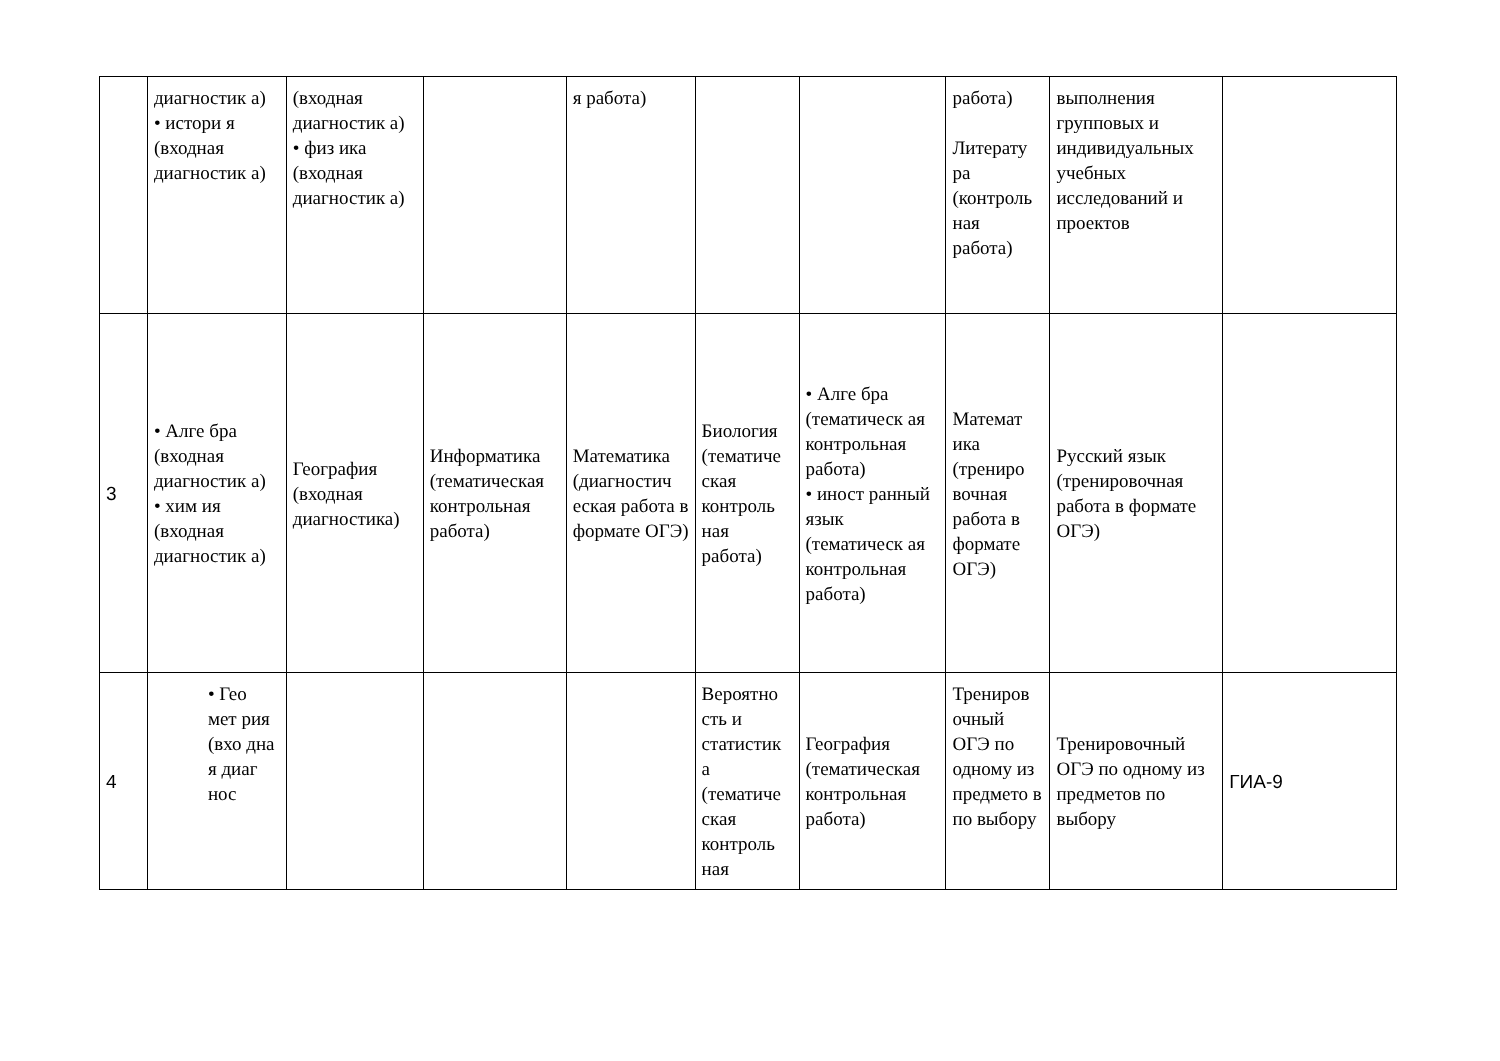| | диагностик а) • истори я (входная диагностик а) | (входная диагностик а) • физ ика (входная диагностик а) | | я работа) | | | работа) Литерату ра (контроль ная работа) | выполнения групповых и индивидуальных учебных исследований и проектов | |
| 3 | • Алге бра (входная диагностик а) • хим ия (входная диагностик а) | География (входная диагностика) | Информатика (тематическая контрольная работа) | Математика (диагностич еская работа в формате ОГЭ) | Биология (тематиче ская контроль ная работа) | • Алге бра (тематическ ая контрольная работа) • иност ранный язык (тематическ ая контрольная работа) | Математ ика (трениро вочная работа в формате ОГЭ) | Русский язык (тренировочная работа в формате ОГЭ) | |
| 4 | • Гео мет рия (вхо дна я диаг нос | | | | Вероятно сть и статистик а (тематиче ская контроль ная | География (тематическая контрольная работа) | Трениров очный ОГЭ по одному из предмето в по выбору | Тренировочный ОГЭ по одному из предметов по выбору | ГИА-9 |